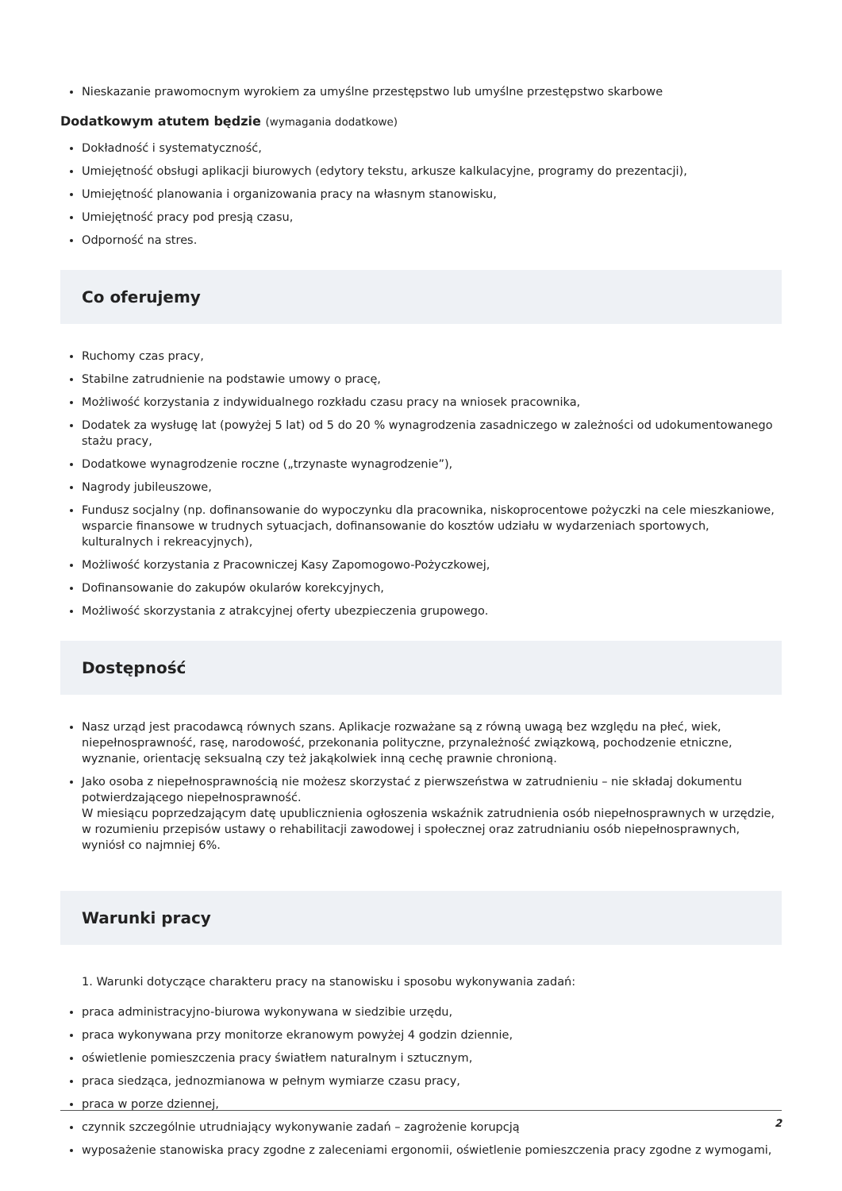Nieskazanie prawomocnym wyrokiem za umyślne przestępstwo lub umyślne przestępstwo skarbowe
Dodatkowym atutem będzie (wymagania dodatkowe)
Dokładność i systematyczność,
Umiejętność obsługi aplikacji biurowych (edytory tekstu, arkusze kalkulacyjne, programy do prezentacji),
Umiejętność planowania i organizowania pracy na własnym stanowisku,
Umiejętność pracy pod presją czasu,
Odporność na stres.
Co oferujemy
Ruchomy czas pracy,
Stabilne zatrudnienie na podstawie umowy o pracę,
Możliwość korzystania z indywidualnego rozkładu czasu pracy na wniosek pracownika,
Dodatek za wysługę lat (powyżej 5 lat) od 5 do 20 % wynagrodzenia zasadniczego w zależności od udokumentowanego stażu pracy,
Dodatkowe wynagrodzenie roczne („trzynaste wynagrodzenie”),
Nagrody jubileuszowe,
Fundusz socjalny (np. dofinansowanie do wypoczynku dla pracownika, niskoprocentowe pożyczki na cele mieszkaniowe, wsparcie finansowe w trudnych sytuacjach, dofinansowanie do kosztów udziału w wydarzeniach sportowych, kulturalnych i rekreacyjnych),
Możliwość korzystania z Pracowniczej Kasy Zapomogowo-Pożyczkowej,
Dofinansowanie do zakupów okularów korekcyjnych,
Możliwość skorzystania z atrakcyjnej oferty ubezpieczenia grupowego.
Dostępność
Nasz urząd jest pracodawcą równych szans. Aplikacje rozważane są z równą uwagą bez względu na płeć, wiek, niepełnosprawność, rasę, narodowość, przekonania polityczne, przynależność związkową, pochodzenie etniczne, wyznanie, orientację seksualną czy też jakąkolwiek inną cechę prawnie chronioną.
Jako osoba z niepełnosprawnością nie możesz skorzystać z pierwszeństwa w zatrudnieniu – nie składaj dokumentu potwierdzającego niepełnosprawność.
W miesiącu poprzedzającym datę upublicznienia ogłoszenia wskaźnik zatrudnienia osób niepełnosprawnych w urzędzie, w rozumieniu przepisów ustawy o rehabilitacji zawodowej i społecznej oraz zatrudnianiu osób niepełnosprawnych, wyniósł co najmniej 6%.
Warunki pracy
1. Warunki dotyczące charakteru pracy na stanowisku i sposobu wykonywania zadań:
praca administracyjno-biurowa wykonywana w siedzibie urzędu,
praca wykonywana przy monitorze ekranowym powyżej 4 godzin dziennie,
oświetlenie pomieszczenia pracy światłem naturalnym i sztucznym,
praca siedząca, jednozmianowa w pełnym wymiarze czasu pracy,
praca w porze dziennej,
czynnik szczególnie utrudniający wykonywanie zadań – zagrożenie korupcją
wyposażenie stanowiska pracy zgodne z zaleceniami ergonomii, oświetlenie pomieszczenia pracy zgodne z wymogami,
2